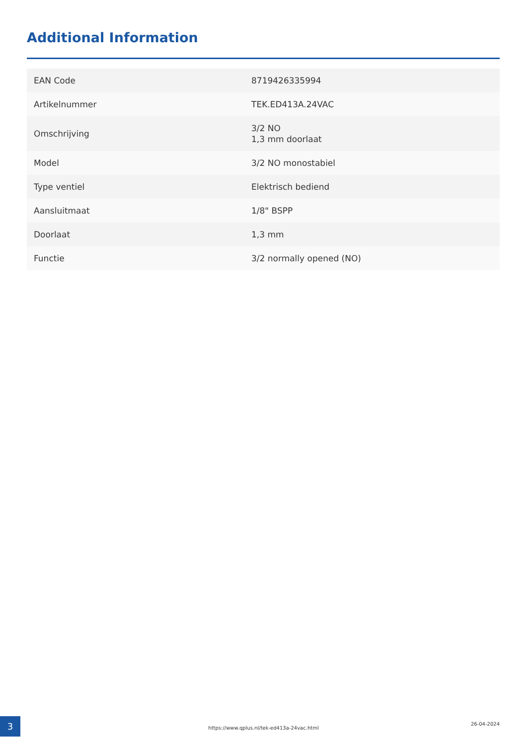Additional Information
| EAN Code | 8719426335994 |
| Artikelnummer | TEK.ED413A.24VAC |
| Omschrijving | 3/2 NO 1,3 mm doorlaat |
| Model | 3/2 NO monostabiel |
| Type ventiel | Elektrisch bediend |
| Aansluitmaat | 1/8" BSPP |
| Doorlaat | 1,3 mm |
| Functie | 3/2 normally opened (NO) |
3
https://www.qplus.nl/tek-ed413a-24vac.html
26-04-2024